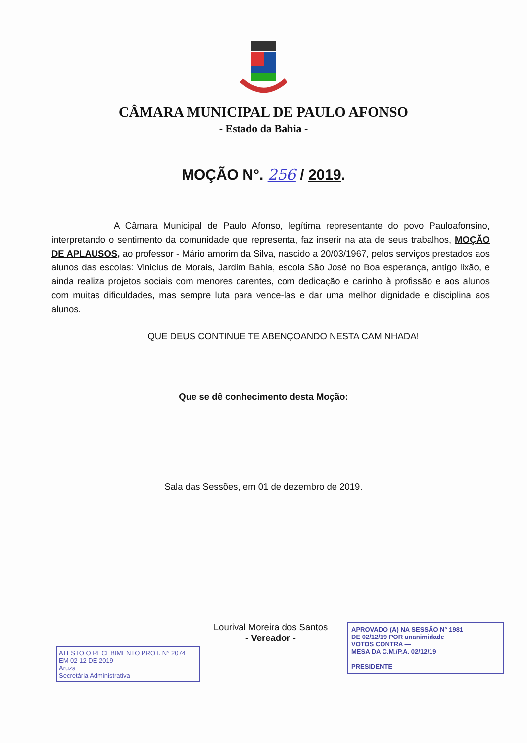CÂMARA MUNICIPAL DE PAULO AFONSO
- Estado da Bahia -
MOÇÃO N°. 256 / 2019.
A Câmara Municipal de Paulo Afonso, legítima representante do povo Pauloafonsino, interpretando o sentimento da comunidade que representa, faz inserir na ata de seus trabalhos, MOÇÃO DE APLAUSOS, ao professor - Mário amorim da Silva, nascido a 20/03/1967, pelos serviços prestados aos alunos das escolas: Vinicius de Morais, Jardim Bahia, escola São José no Boa esperança, antigo lixão, e ainda realiza projetos sociais com menores carentes, com dedicação e carinho à profissão e aos alunos com muitas dificuldades, mas sempre luta para vence-las e dar uma melhor dignidade e disciplina aos alunos.
QUE DEUS CONTINUE TE ABENÇOANDO NESTA CAMINHADA!
Que se dê conhecimento desta Moção:
Sala das Sessões, em 01 de dezembro de 2019.
Lourival Moreira dos Santos
- Vereador -
ATESTO O RECEBIMENTO PROT. N° 2074
EM 02 12 DE 2019
Aruza
Secretária Administrativa
APROVADO (A) NA SESSÃO N° 1981
DE 02/12/19 POR unanimidade
VOTOS CONTRA —
MESA DA C.M./P.A. 02/12/19
PRESIDENTE